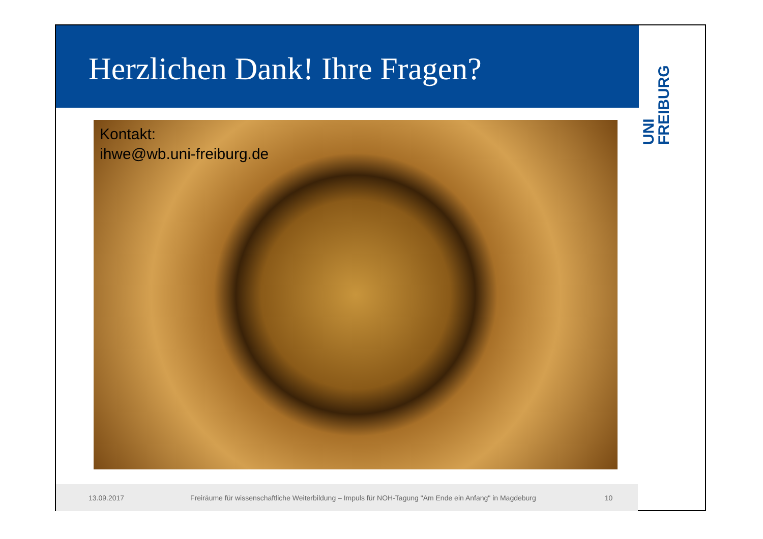Herzlichen Dank! Ihre Fragen?
UNI
FREIBURG
Kontakt:
ihwe@wb.uni-freiburg.de
13.09.2017 Freiräume für wissenschaftliche Weiterbildung – Impuls für NOH-Tagung "Am Ende ein Anfang" in Magdeburg 10